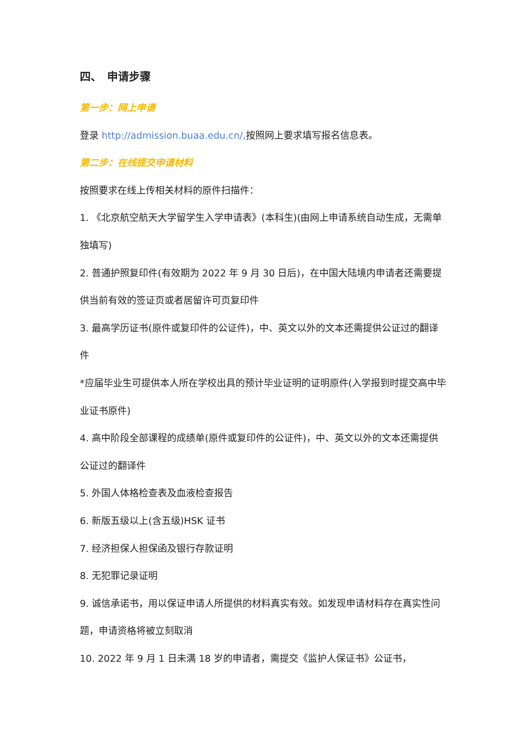四、　申请步骤
第一步：网上申请
登录 http://admission.buaa.edu.cn/, 按照网上要求填写报名信息表。
第二步：在线提交申请材料
按照要求在线上传相关材料的原件扫描件：
1. 《北京航空航天大学留学生入学申请表》(本科生)(由网上申请系统自动生成，无需单独填写)
2. 普通护照复印件(有效期为 2022 年 9 月 30 日后)，在中国大陆境内申请者还需要提供当前有效的签证页或者居留许可页复印件
3. 最高学历证书(原件或复印件的公证件)，中、英文以外的文本还需提供公证过的翻译件
*应届毕业生可提供本人所在学校出具的预计毕业证明的证明原件(入学报到时提交高中毕业证书原件)
4. 高中阶段全部课程的成绩单(原件或复印件的公证件)，中、英文以外的文本还需提供公证过的翻译件
5. 外国人体格检查表及血液检查报告
6. 新版五级以上(含五级)HSK 证书
7. 经济担保人担保函及银行存款证明
8. 无犯罪记录证明
9. 诚信承诺书，用以保证申请人所提供的材料真实有效。如发现申请材料存在真实性问题，申请资格将被立刻取消
10. 2022 年 9 月 1 日未满 18 岁的申请者，需提交《监护人保证书》公证书，